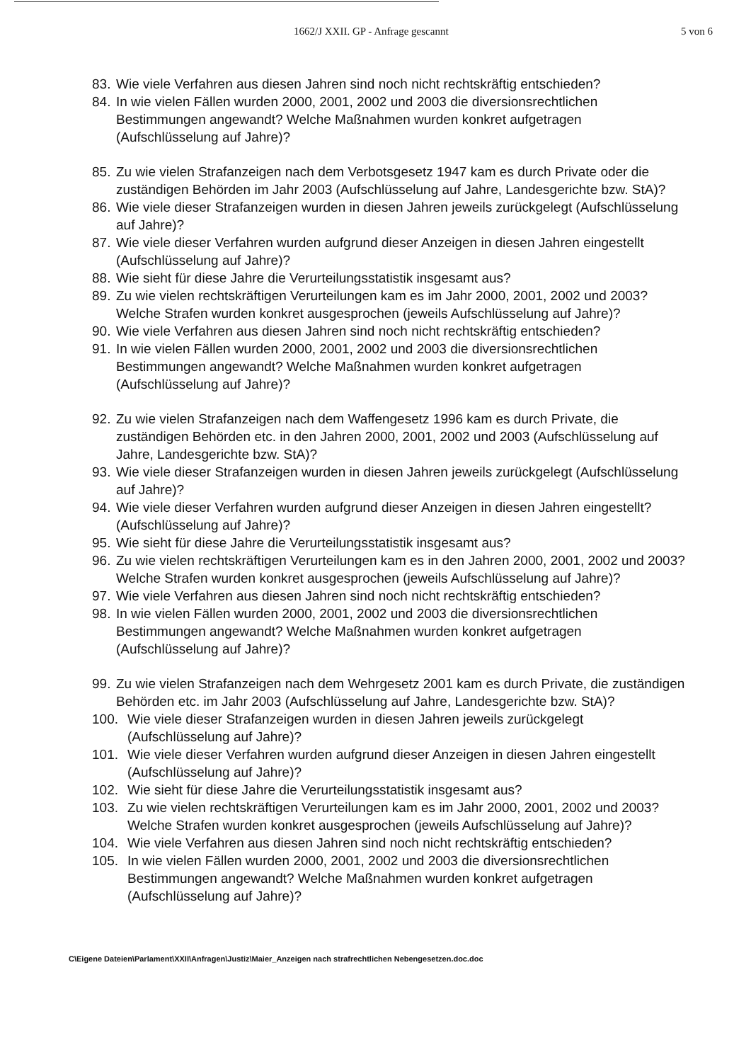1662/J XXII. GP - Anfrage gescannt 5 von 6
83. Wie viele Verfahren aus diesen Jahren sind noch nicht rechtskräftig entschieden?
84. In wie vielen Fällen wurden 2000, 2001, 2002 und 2003 die diversionsrechtlichen Bestimmungen angewandt? Welche Maßnahmen wurden konkret aufgetragen (Aufschlüsselung auf Jahre)?
85. Zu wie vielen Strafanzeigen nach dem Verbotsgesetz 1947 kam es durch Private oder die zuständigen Behörden im Jahr 2003 (Aufschlüsselung auf Jahre, Landesgerichte bzw. StA)?
86. Wie viele dieser Strafanzeigen wurden in diesen Jahren jeweils zurückgelegt (Aufschlüsselung auf Jahre)?
87. Wie viele dieser Verfahren wurden aufgrund dieser Anzeigen in diesen Jahren eingestellt (Aufschlüsselung auf Jahre)?
88. Wie sieht für diese Jahre die Verurteilungsstatistik insgesamt aus?
89. Zu wie vielen rechtskräftigen Verurteilungen kam es im Jahr 2000, 2001, 2002 und 2003? Welche Strafen wurden konkret ausgesprochen (jeweils Aufschlüsselung auf Jahre)?
90. Wie viele Verfahren aus diesen Jahren sind noch nicht rechtskräftig entschieden?
91. In wie vielen Fällen wurden 2000, 2001, 2002 und 2003 die diversionsrechtlichen Bestimmungen angewandt? Welche Maßnahmen wurden konkret aufgetragen (Aufschlüsselung auf Jahre)?
92. Zu wie vielen Strafanzeigen nach dem Waffengesetz 1996 kam es durch Private, die zuständigen Behörden etc. in den Jahren 2000, 2001, 2002 und 2003 (Aufschlüsselung auf Jahre, Landesgerichte bzw. StA)?
93. Wie viele dieser Strafanzeigen wurden in diesen Jahren jeweils zurückgelegt (Aufschlüsselung auf Jahre)?
94. Wie viele dieser Verfahren wurden aufgrund dieser Anzeigen in diesen Jahren eingestellt? (Aufschlüsselung auf Jahre)?
95. Wie sieht für diese Jahre die Verurteilungsstatistik insgesamt aus?
96. Zu wie vielen rechtskräftigen Verurteilungen kam es in den Jahren 2000, 2001, 2002 und 2003? Welche Strafen wurden konkret ausgesprochen (jeweils Aufschlüsselung auf Jahre)?
97. Wie viele Verfahren aus diesen Jahren sind noch nicht rechtskräftig entschieden?
98. In wie vielen Fällen wurden 2000, 2001, 2002 und 2003 die diversionsrechtlichen Bestimmungen angewandt? Welche Maßnahmen wurden konkret aufgetragen (Aufschlüsselung auf Jahre)?
99. Zu wie vielen Strafanzeigen nach dem Wehrgesetz 2001 kam es durch Private, die zuständigen Behörden etc. im Jahr 2003 (Aufschlüsselung auf Jahre, Landesgerichte bzw. StA)?
100. Wie viele dieser Strafanzeigen wurden in diesen Jahren jeweils zurückgelegt (Aufschlüsselung auf Jahre)?
101. Wie viele dieser Verfahren wurden aufgrund dieser Anzeigen in diesen Jahren eingestellt (Aufschlüsselung auf Jahre)?
102. Wie sieht für diese Jahre die Verurteilungsstatistik insgesamt aus?
103. Zu wie vielen rechtskräftigen Verurteilungen kam es im Jahr 2000, 2001, 2002 und 2003? Welche Strafen wurden konkret ausgesprochen (jeweils Aufschlüsselung auf Jahre)?
104. Wie viele Verfahren aus diesen Jahren sind noch nicht rechtskräftig entschieden?
105. In wie vielen Fällen wurden 2000, 2001, 2002 und 2003 die diversionsrechtlichen Bestimmungen angewandt? Welche Maßnahmen wurden konkret aufgetragen (Aufschlüsselung auf Jahre)?
C\Eigene Dateien\Parlament\XXII\Anfragen\Justiz\Maier_Anzeigen nach strafrechtlichen Nebengesetzen.doc.doc